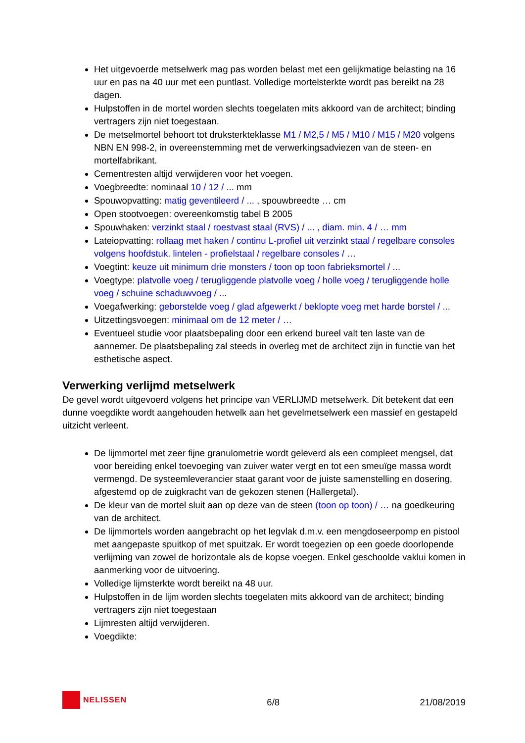Het uitgevoerde metselwerk mag pas worden belast met een gelijkmatige belasting na 16 uur en pas na 40 uur met een puntlast. Volledige mortelsterkte wordt pas bereikt na 28 dagen.
Hulpstoffen in de mortel worden slechts toegelaten mits akkoord van de architect; binding vertragers zijn niet toegestaan.
De metselmortel behoort tot druksterkteklasse M1 / M2,5 / M5 / M10 / M15 / M20 volgens NBN EN 998-2, in overeenstemming met de verwerkingsadviezen van de steen- en mortelfabrikant.
Cementresten altijd verwijderen voor het voegen.
Voegbreedte: nominaal 10 / 12 / ... mm
Spouwopvatting: matig geventileerd / ... , spouwbreedte … cm
Open stootvoegen: overeenkomstig tabel B 2005
Spouwhaken: verzinkt staal / roestvast staal (RVS) / ... , diam. min. 4 / … mm
Lateiopvatting: rollaag met haken / continu L-profiel uit verzinkt staal / regelbare consoles volgens hoofdstuk. lintelen - profielstaal / regelbare consoles / …
Voegtint: keuze uit minimum drie monsters / toon op toon fabrieksmortel / ...
Voegtype: platvolle voeg / terugliggende platvolle voeg / holle voeg / terugliggende holle voeg / schuine schaduwvoeg / ...
Voegafwerking: geborstelde voeg / glad afgewerkt / beklopte voeg met harde borstel / ...
Uitzettingsvoegen: minimaal om de 12 meter / …
Eventueel studie voor plaatsbepaling door een erkend bureel valt ten laste van de aannemer. De plaatsbepaling zal steeds in overleg met de architect zijn in functie van het esthetische aspect.
Verwerking verlijmd metselwerk
De gevel wordt uitgevoerd volgens het principe van VERLIJMD metselwerk. Dit betekent dat een dunne voegdikte wordt aangehouden hetwelk aan het gevelmetselwerk een massief en gestapeld uitzicht verleent.
De lijmmortel met zeer fijne granulometrie wordt geleverd als een compleet mengsel, dat voor bereiding enkel toevoeging van zuiver water vergt en tot een smeuïge massa wordt vermengd. De systeemleverancier staat garant voor de juiste samenstelling en dosering, afgestemd op de zuigkracht van de gekozen stenen (Hallergetal).
De kleur van de mortel sluit aan op deze van de steen (toon op toon) / … na goedkeuring van de architect.
De lijmmortels worden aangebracht op het legvlak d.m.v. een mengdoseerpomp en pistool met aangepaste spuitkop of met spuitzak. Er wordt toegezien op een goede doorlopende verlijming van zowel de horizontale als de kopse voegen. Enkel geschoolde vaklui komen in aanmerking voor de uitvoering.
Volledige lijmsterkte wordt bereikt na 48 uur.
Hulpstoffen in de lijm worden slechts toegelaten mits akkoord van de architect; binding vertragers zijn niet toegestaan
Lijmresten altijd verwijderen.
Voegdikte:
NELISSEN
6/8
21/08/2019